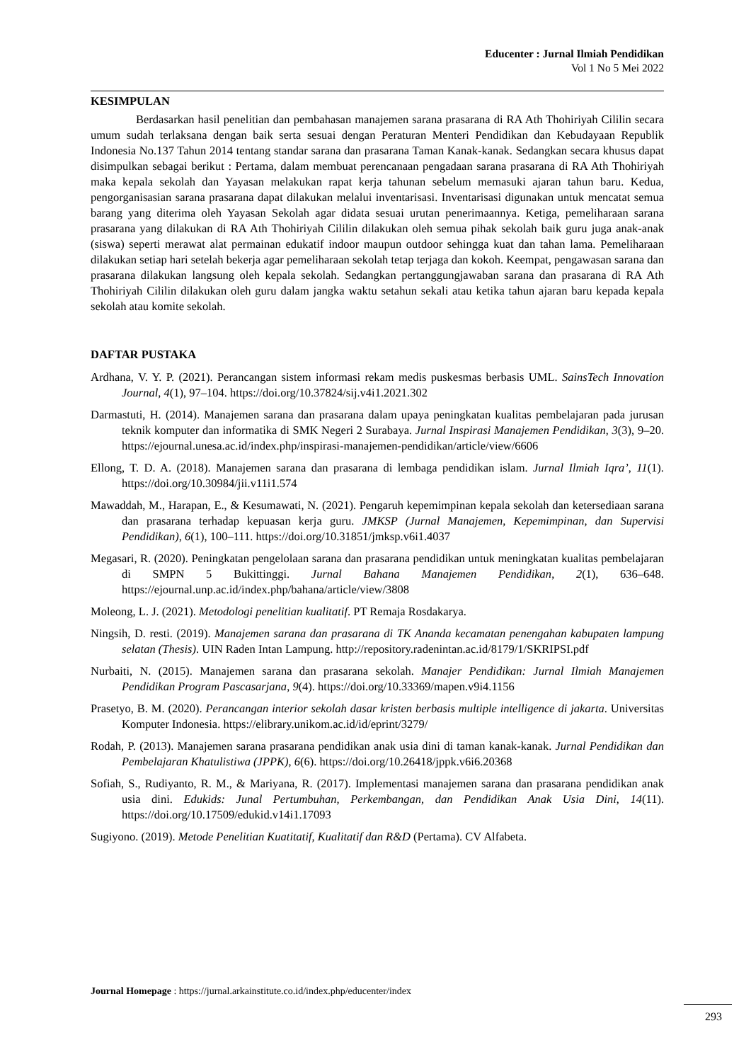Educenter : Jurnal Ilmiah Pendidikan
Vol 1 No 5 Mei 2022
KESIMPULAN
Berdasarkan hasil penelitian dan pembahasan manajemen sarana prasarana di RA Ath Thohiriyah Cililin secara umum sudah terlaksana dengan baik serta sesuai dengan Peraturan Menteri Pendidikan dan Kebudayaan Republik Indonesia No.137 Tahun 2014 tentang standar sarana dan prasarana Taman Kanak-kanak. Sedangkan secara khusus dapat disimpulkan sebagai berikut : Pertama, dalam membuat perencanaan pengadaan sarana prasarana di RA Ath Thohiriyah maka kepala sekolah dan Yayasan melakukan rapat kerja tahunan sebelum memasuki ajaran tahun baru. Kedua, pengorganisasian sarana prasarana dapat dilakukan melalui inventarisasi. Inventarisasi digunakan untuk mencatat semua barang yang diterima oleh Yayasan Sekolah agar didata sesuai urutan penerimaannya. Ketiga, pemeliharaan sarana prasarana yang dilakukan di RA Ath Thohiriyah Cililin dilakukan oleh semua pihak sekolah baik guru juga anak-anak (siswa) seperti merawat alat permainan edukatif indoor maupun outdoor sehingga kuat dan tahan lama. Pemeliharaan dilakukan setiap hari setelah bekerja agar pemeliharaan sekolah tetap terjaga dan kokoh. Keempat, pengawasan sarana dan prasarana dilakukan langsung oleh kepala sekolah. Sedangkan pertanggungjawaban sarana dan prasarana di RA Ath Thohiriyah Cililin dilakukan oleh guru dalam jangka waktu setahun sekali atau ketika tahun ajaran baru kepada kepala sekolah atau komite sekolah.
DAFTAR PUSTAKA
Ardhana, V. Y. P. (2021). Perancangan sistem informasi rekam medis puskesmas berbasis UML. SainsTech Innovation Journal, 4(1), 97–104. https://doi.org/10.37824/sij.v4i1.2021.302
Darmastuti, H. (2014). Manajemen sarana dan prasarana dalam upaya peningkatan kualitas pembelajaran pada jurusan teknik komputer dan informatika di SMK Negeri 2 Surabaya. Jurnal Inspirasi Manajemen Pendidikan, 3(3), 9–20. https://ejournal.unesa.ac.id/index.php/inspirasi-manajemen-pendidikan/article/view/6606
Ellong, T. D. A. (2018). Manajemen sarana dan prasarana di lembaga pendidikan islam. Jurnal Ilmiah Iqra’, 11(1). https://doi.org/10.30984/jii.v11i1.574
Mawaddah, M., Harapan, E., & Kesumawati, N. (2021). Pengaruh kepemimpinan kepala sekolah dan ketersediaan sarana dan prasarana terhadap kepuasan kerja guru. JMKSP (Jurnal Manajemen, Kepemimpinan, dan Supervisi Pendidikan), 6(1), 100–111. https://doi.org/10.31851/jmksp.v6i1.4037
Megasari, R. (2020). Peningkatan pengelolaan sarana dan prasarana pendidikan untuk meningkatan kualitas pembelajaran di SMPN 5 Bukittinggi. Jurnal Bahana Manajemen Pendidikan, 2(1), 636–648. https://ejournal.unp.ac.id/index.php/bahana/article/view/3808
Moleong, L. J. (2021). Metodologi penelitian kualitatif. PT Remaja Rosdakarya.
Ningsih, D. resti. (2019). Manajemen sarana dan prasarana di TK Ananda kecamatan penengahan kabupaten lampung selatan (Thesis). UIN Raden Intan Lampung. http://repository.radenintan.ac.id/8179/1/SKRIPSI.pdf
Nurbaiti, N. (2015). Manajemen sarana dan prasarana sekolah. Manajer Pendidikan: Jurnal Ilmiah Manajemen Pendidikan Program Pascasarjana, 9(4). https://doi.org/10.33369/mapen.v9i4.1156
Prasetyo, B. M. (2020). Perancangan interior sekolah dasar kristen berbasis multiple intelligence di jakarta. Universitas Komputer Indonesia. https://elibrary.unikom.ac.id/id/eprint/3279/
Rodah, P. (2013). Manajemen sarana prasarana pendidikan anak usia dini di taman kanak-kanak. Jurnal Pendidikan dan Pembelajaran Khatulistiwa (JPPK), 6(6). https://doi.org/10.26418/jppk.v6i6.20368
Sofiah, S., Rudiyanto, R. M., & Mariyana, R. (2017). Implementasi manajemen sarana dan prasarana pendidikan anak usia dini. Edukids: Junal Pertumbuhan, Perkembangan, dan Pendidikan Anak Usia Dini, 14(11). https://doi.org/10.17509/edukid.v14i1.17093
Sugiyono. (2019). Metode Penelitian Kuatitatif, Kualitatif dan R&D (Pertama). CV Alfabeta.
Journal Homepage : https://jurnal.arkainstitute.co.id/index.php/educenter/index
293